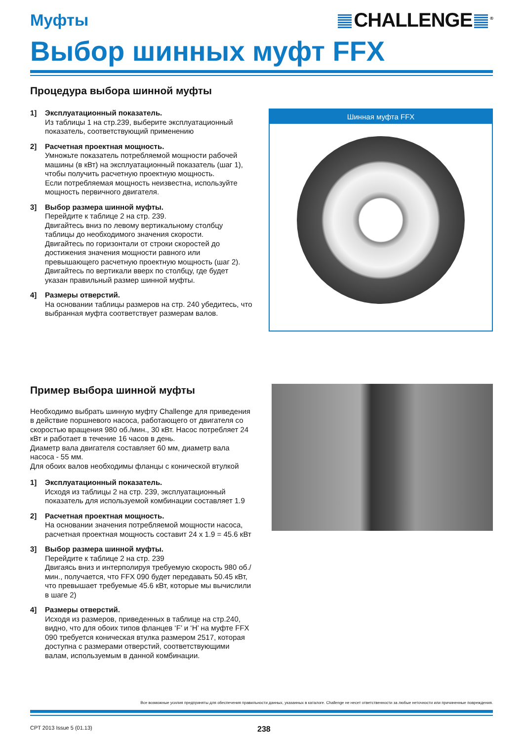Муфты
CHALLENGE<sup>®</sup>
Выбор шинных муфт FFX
Процедура выбора шинной муфты
1] Эксплуатационный показатель.
Из таблицы 1 на стр.239, выберите эксплуатационный показатель, соответствующий применению
2] Расчетная проектная мощность.
Умножьте показатель потребляемой мощности рабочей машины (в кВт) на эксплуатационный показатель (шаг 1), чтобы получить расчетную проектную мощность.
Если потребляемая мощность неизвестна, используйте мощность первичного двигателя.
3] Выбор размера шинной муфты.
Перейдите к таблице 2 на стр. 239.
Двигайтесь вниз по левому вертикальному столбцу таблицы до необходимого значения скорости.
Двигайтесь по горизонтали от строки скоростей до достижения значения мощности равного или превышающего расчетную проектную мощность (шаг 2). Двигайтесь по вертикали вверх по столбцу, где будет указан правильный размер шинной муфты.
4] Размеры отверстий.
На основании таблицы размеров на стр. 240 убедитесь, что выбранная муфта соответствует размерам валов.
Шинная муфта FFX
Пример выбора шинной муфты
Необходимо выбрать шинную муфту Challenge для приведения в действие поршневого насоса, работающего от двигателя со скоростью вращения 980 об./мин., 30 кВт. Насос потребляет 24 кВт и работает в течение 16 часов в день.
Диаметр вала двигателя составляет 60 мм, диаметр вала насоса - 55 мм.
Для обоих валов необходимы фланцы с конической втулкой
1] Эксплуатационный показатель.
Исходя из таблицы 2 на стр. 239, эксплуатационный показатель для используемой комбинации составляет 1.9
2] Расчетная проектная мощность.
На основании значения потребляемой мощности насоса, расчетная проектная мощность составит 24 x 1.9 = 45.6 кВт
3] Выбор размера шинной муфты.
Перейдите к таблице 2 на стр. 239
Двигаясь вниз и интерполируя требуемую скорость 980 об./мин., получается, что FFX 090 будет передавать 50.45 кВт, что превышает требуемые 45.6 кВт, которые мы вычислили в шаге 2)
4] Размеры отверстий.
Исходя из размеров, приведенных в таблице на стр.240, видно, что для обоих типов фланцев ‘F’ и ‘H’ на муфте FFX 090 требуется коническая втулка размером 2517, которая доступна с размерами отверстий, соответствующими валам, используемым в данной комбинации.
Все возможные усилия предприняты для обеспечения правильности данных, указанных в каталоге. Challenge не несет ответственности за любые неточности или причиненные повреждения.
CPT 2013 Issue 5 (01.13)
238